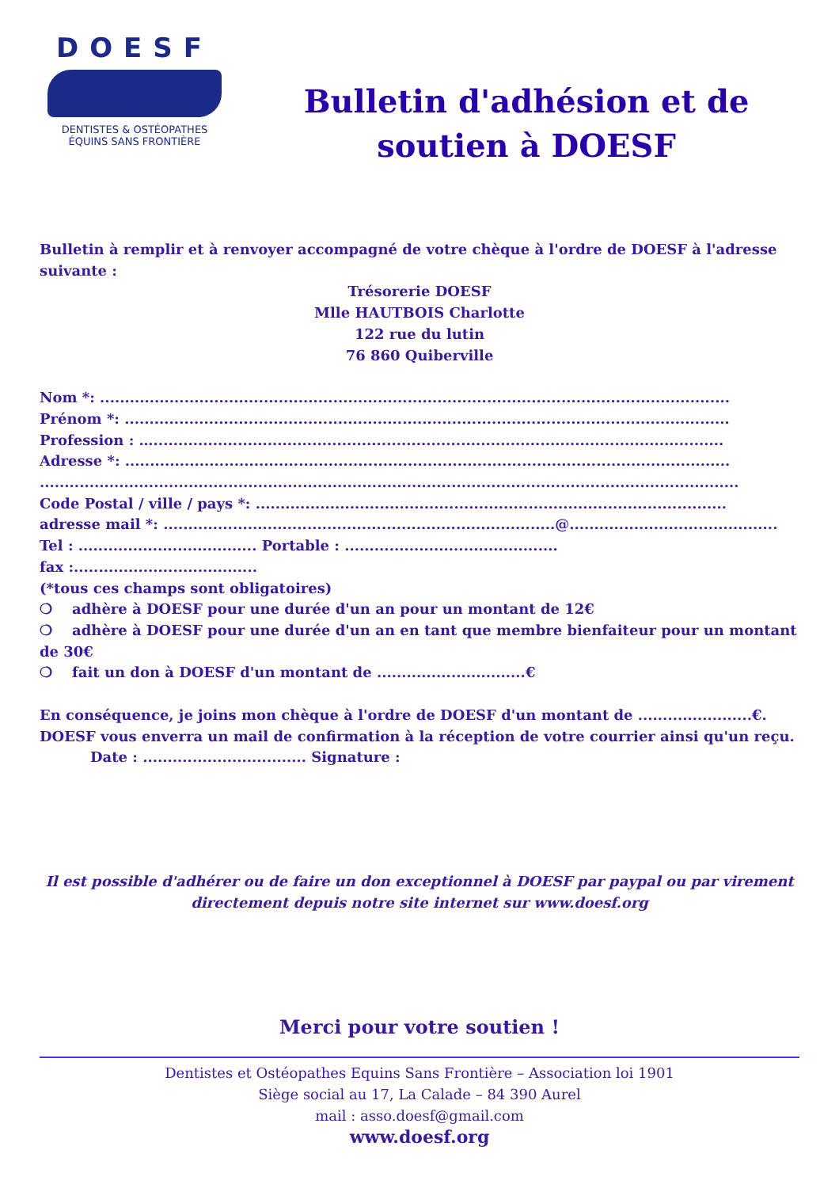DOESF
DENTISTES & OSTÉOPATHES
ÉQUINS SANS FRONTIÈRE
Bulletin d'adhésion et de soutien à DOESF
Bulletin à remplir et à renvoyer accompagné de votre chèque à l'ordre de DOESF à l'adresse suivante :
Trésorerie DOESF
Mlle HAUTBOIS Charlotte
122 rue du lutin
76 860 Quiberville
Nom *: ...............................................................................................................................
Prénom *: ..........................................................................................................................
Profession : …...................................................................................................................
Adresse *: ..........................................................................................................................
.............................................................................................................................................
Code Postal / ville / pays *: ...............................................................................................
adresse mail *: ...............................................................................@..........................................
Tel : .................................... Portable : ...........................................
fax :.....................................
(*tous ces champs sont obligatoires)
❍ adhère à DOESF pour une durée d'un an pour un montant de 12€
❍ adhère à DOESF pour une durée d'un an en tant que membre bienfaiteur pour un montant de 30€
❍ fait un don à DOESF d'un montant de ..............................€
En conséquence, je joins mon chèque à l'ordre de DOESF d'un montant de .......................€.
DOESF vous enverra un mail de confirmation à la réception de votre courrier ainsi qu'un reçu.
Date : ................................. Signature :
Il est possible d'adhérer ou de faire un don exceptionnel à DOESF par paypal ou par virement directement depuis notre site internet sur www.doesf.org
Merci pour votre soutien !
Dentistes et Ostéopathes Equins Sans Frontière – Association loi 1901
Siège social au 17, La Calade – 84 390 Aurel
mail : asso.doesf@gmail.com
www.doesf.org